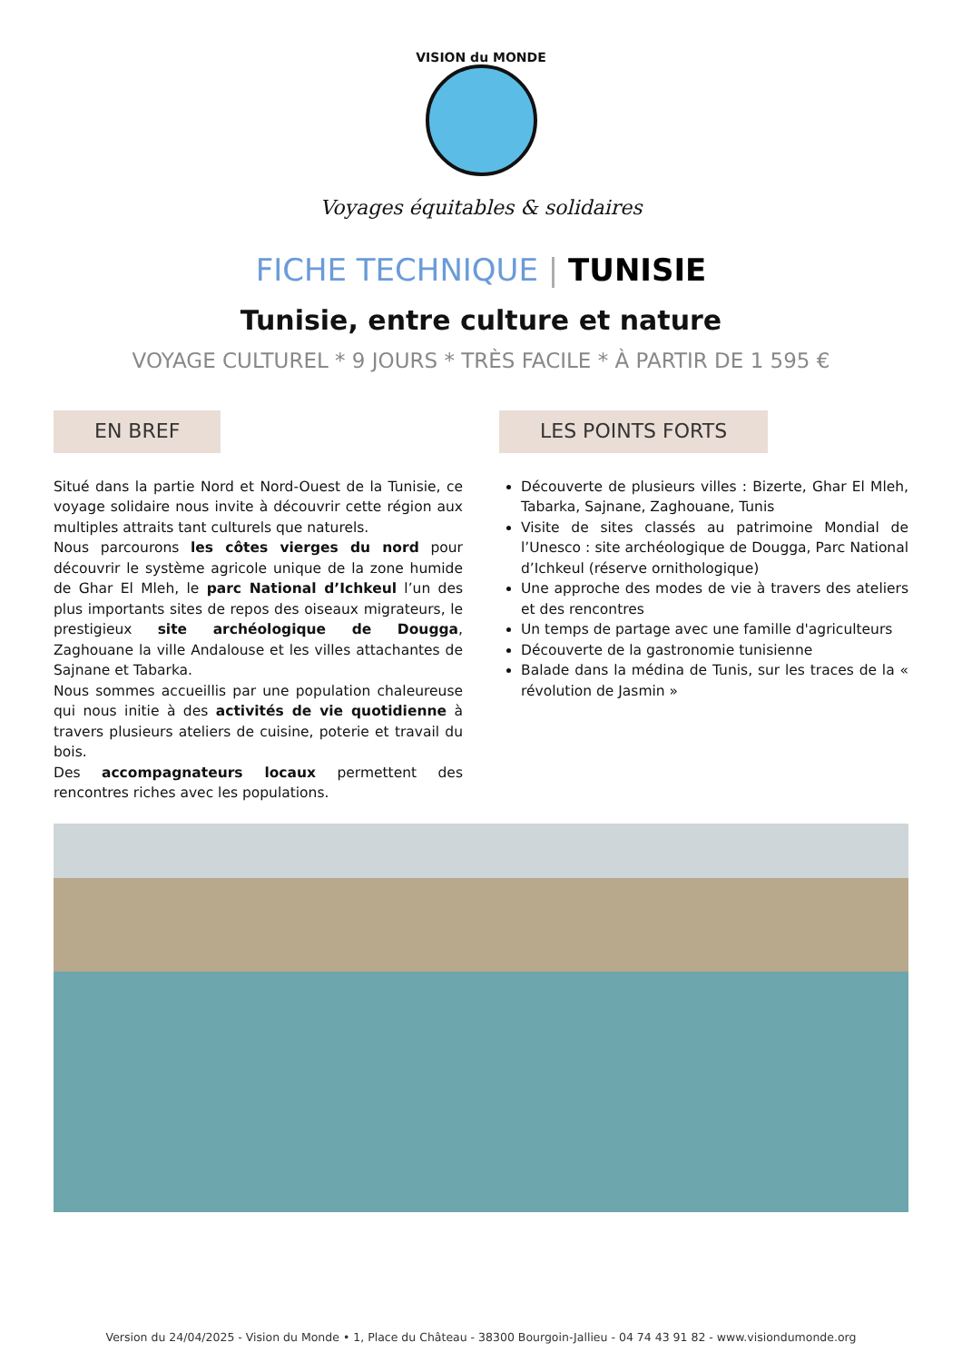VISION du MONDE
Voyages équitables & solidaires
FICHE TECHNIQUE | TUNISIE
Tunisie, entre culture et nature
VOYAGE CULTUREL * 9 JOURS * TRÈS FACILE * À PARTIR DE 1 595 €
EN BREF
Situé dans la partie Nord et Nord-Ouest de la Tunisie, ce voyage solidaire nous invite à découvrir cette région aux multiples attraits tant culturels que naturels.
Nous parcourons les côtes vierges du nord pour découvrir le système agricole unique de la zone humide de Ghar El Mleh, le parc National d’Ichkeul l’un des plus importants sites de repos des oiseaux migrateurs, le prestigieux site archéologique de Dougga, Zaghouane la ville Andalouse et les villes attachantes de Sajnane et Tabarka.
Nous sommes accueillis par une population chaleureuse qui nous initie à des activités de vie quotidienne à travers plusieurs ateliers de cuisine, poterie et travail du bois.
Des accompagnateurs locaux permettent des rencontres riches avec les populations.
LES POINTS FORTS
Découverte de plusieurs villes : Bizerte, Ghar El Mleh, Tabarka, Sajnane, Zaghouane, Tunis
Visite de sites classés au patrimoine Mondial de l’Unesco : site archéologique de Dougga, Parc National d’Ichkeul (réserve ornithologique)
Une approche des modes de vie à travers des ateliers et des rencontres
Un temps de partage avec une famille d'agriculteurs
Découverte de la gastronomie tunisienne
Balade dans la médina de Tunis, sur les traces de la « révolution de Jasmin »
Version du 24/04/2025 - Vision du Monde • 1, Place du Château - 38300 Bourgoin-Jallieu - 04 74 43 91 82 - www.visiondumonde.org